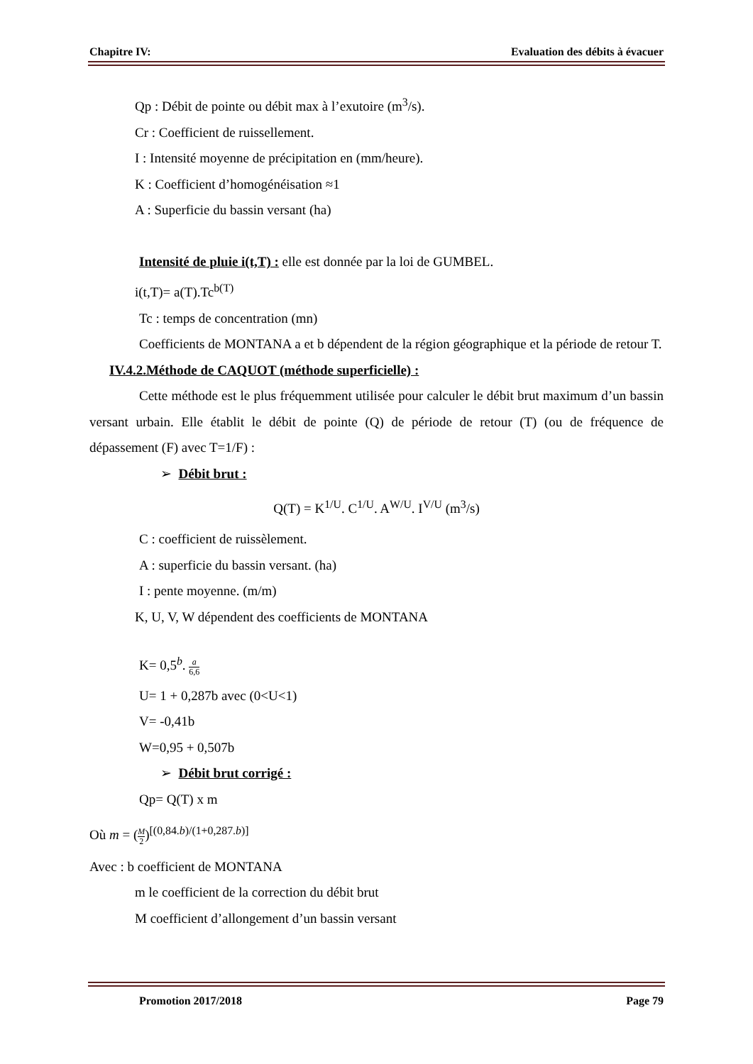Chapitre IV: Evaluation des débits à évacuer
Qp : Débit de pointe ou débit max à l’exutoire (m<sup>3</sup>/s).
Cr : Coefficient de ruissellement.
I : Intensité moyenne de précipitation en (mm/heure).
K : Coefficient d’homogénéisation ≈1
A : Superficie du bassin versant (ha)
Intensité de pluie i(t,T) : elle est donnée par la loi de GUMBEL.
i(t,T)= a(T).Tc<sup>b(T)</sup>
Tc : temps de concentration (mn)
Coefficients de MONTANA a et b dépendent de la région géographique et la période de retour T.
IV.4.2.Méthode de CAQUOT (méthode superficielle) :
Cette méthode est le plus fréquemment utilisée pour calculer le débit brut maximum d’un bassin versant urbain. Elle établit le débit de pointe (Q) de période de retour (T) (ou de fréquence de dépassement (F) avec T=1/F) :
➢ Débit brut :
Q(T) = K<sup>1/U</sup>. C<sup>1/U</sup>. A<sup>W/U</sup>. I<sup>V/U</sup> (m<sup>3</sup>/s)
C : coefficient de ruissèlement.
A : superficie du bassin versant. (ha)
I : pente moyenne. (m/m)
K, U, V, W dépendent des coefficients de MONTANA
K= 0,5<sup>b</sup>. a 6,6
U= 1 + 0,287b avec (0<U<1)
V= -0,41b
W=0,95 + 0,507b
➢ Débit brut corrigé :
Qp= Q(T) x m
Où m = (M 2)<sup>[(0,84.b)/(1+0,287.b)]</sup>
Avec : b coefficient de MONTANA
m le coefficient de la correction du débit brut
M coefficient d’allongement d’un bassin versant
Promotion 2017/2018 Page 79